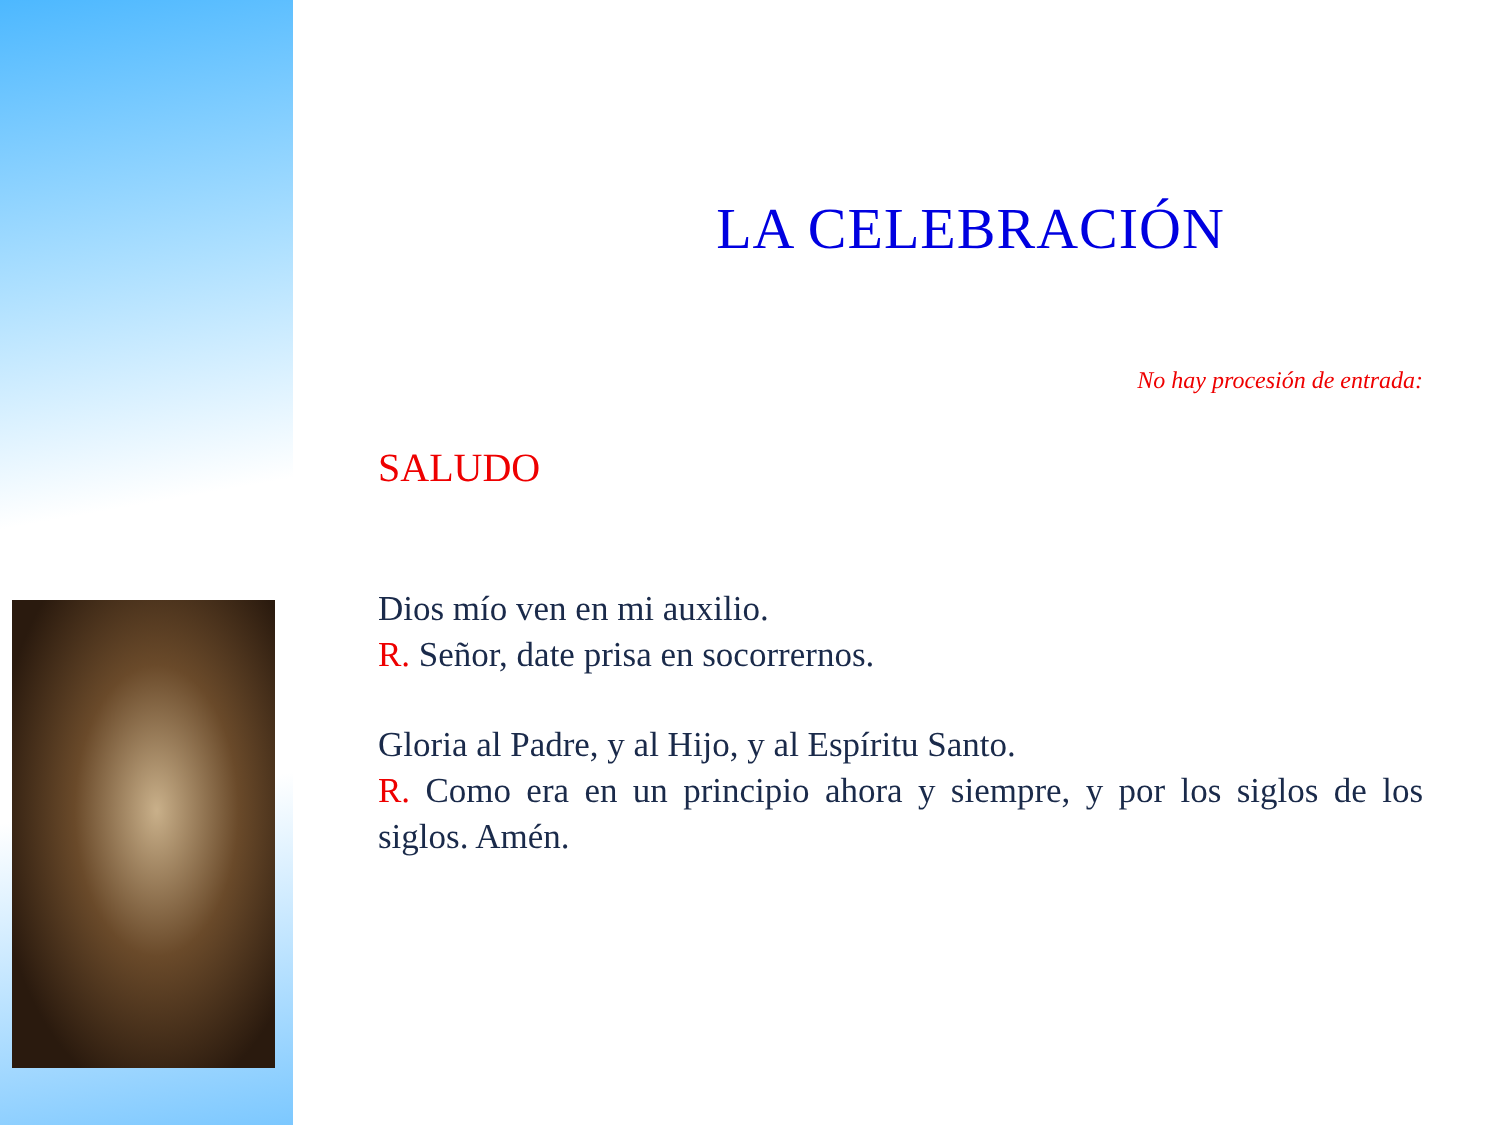LA CELEBRACIÓN
No hay procesión de entrada:
SALUDO
Dios mío ven en mi auxilio.
R. Señor, date prisa en socorrernos.
Gloria al Padre, y al Hijo, y al Espíritu Santo.
R. Como era en un principio ahora y siempre, y por los siglos de los siglos. Amén.